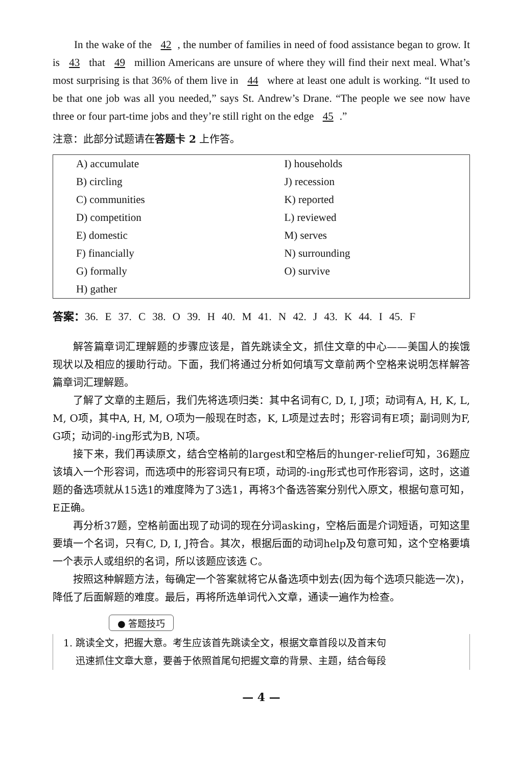In the wake of the 42, the number of families in need of food assistance began to grow. It is 43 that 49 million Americans are unsure of where they will find their next meal. What’s most surprising is that 36% of them live in 44 where at least one adult is working. “It used to be that one job was all you needed,” says St. Andrew’s Drane. “The people we see now have three or four part-time jobs and they’re still right on the edge 45.”
注意：此部分试题请在答题卡 2 上作答。
| A) accumulate | I) households |
| B) circling | J) recession |
| C) communities | K) reported |
| D) competition | L) reviewed |
| E) domestic | M) serves |
| F) financially | N) surrounding |
| G) formally | O) survive |
| H) gather | |
答案：36. E 37. C 38. O 39. H 40. M 41. N 42. J 43. K 44. I 45. F
解答篇章词汇理解题的步骤应该是，首先跳读全文，抓住文章的中心——美国人的挨饿现状以及相应的援助行动。下面，我们将通过分析如何填写文章前两个空格来说明怎样解答篇章词汇理解题。
了解了文章的主题后，我们先将选项归类：其中名词有C, D, I, J项；动词有A, H, K, L, M, O项，其中A, H, M, O项为一般现在时态，K, L项是过去时；形容词有E项；副词则为F, G项；动词的-ing形式为B, N项。
接下来，我们再读原文，结合空格前的largest和空格后的hunger-relief可知，36题应该填入一个形容词，而选项中的形容词只有E项，动词的-ing形式也可作形容词，这时，这道题的备选项就从15选1的难度降为了3选1，再将3个备选答案分别代入原文，根据句意可知，E正确。
再分析37题，空格前面出现了动词的现在分词asking，空格后面是介词短语，可知这里要填一个名词，只有C, D, I, J符合。其次，根据后面的动词help及句意可知，这个空格要填一个表示人或组织的名词，所以该题应该选 C。
按照这种解题方法，每确定一个答案就将它从备选项中划去(因为每个选项只能选一次)，降低了后面解题的难度。最后，再将所选单词代入文章，通读一遍作为检查。
● 答题技巧
1. 跳读全文，把握大意。考生应该首先跳读全文，根据文章首段以及首末句
迅速抓住文章大意，要善于依照首尾句把握文章的背景、主题，结合每段
— 4 —